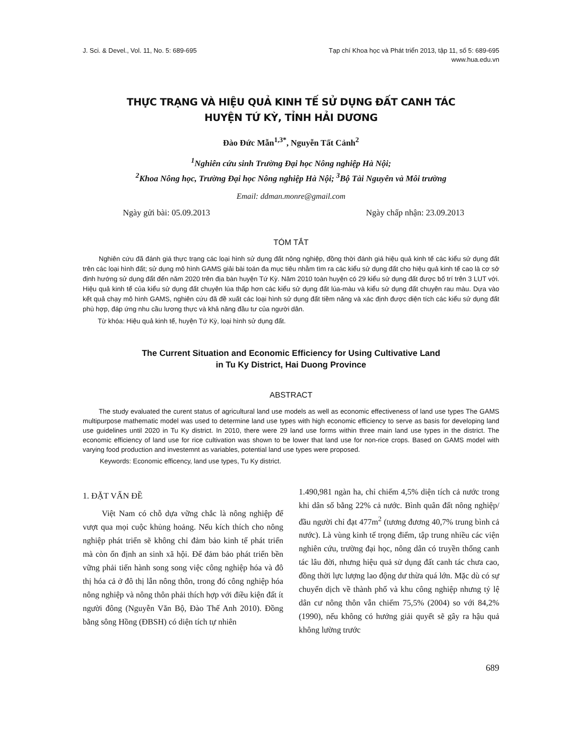J. Sci. & Devel., Vol. 11, No. 5: 689-695
Tạp chí Khoa học và Phát triển 2013, tập 11, số 5: 689-695
www.hua.edu.vn
THỰC TRẠNG VÀ HIỆU QUẢ KINH TẾ SỬ DỤNG ĐẤT CANH TÁC
HUYỆN TỨ KỲ, TỈNH HẢI DƯƠNG
Đào Đức Mẫn<sup>1,3*</sup>, Nguyễn Tất Cảnh<sup>2</sup>
<sup>1</sup> Nghiên cứu sinh Trường Đại học Nông nghiệp Hà Nội;
<sup>2</sup> Khoa Nông học, Trường Đại học Nông nghiệp Hà Nội; <sup>3</sup>Bộ Tài Nguyên và Môi trường
Email: ddman.monre@gmail.com
Ngày gửi bài: 05.09.2013 Ngày chấp nhận: 23.09.2013
TÓM TẮT
Nghiên cứu đã đánh giá thực trạng các loại hình sử dụng đất nông nghiệp, đồng thời đánh giá hiệu quả kinh tế các kiểu sử dụng đất trên các loại hình đất; sử dụng mô hình GAMS giải bài toán đa mục tiêu nhằm tìm ra các kiểu sử dụng đất cho hiệu quả kinh tế cao là cơ sở định hướng sử dụng đất đến năm 2020 trên địa bàn huyện Tứ Kỳ. Năm 2010 toàn huyện có 29 kiểu sử dụng đất được bố trí trên 3 LUT với. Hiệu quả kinh tế của kiểu sử dụng đất chuyên lúa thấp hơn các kiểu sử dụng đất lúa-màu và kiểu sử dụng đất chuyên rau màu. Dựa vào kết quả chạy mô hình GAMS, nghiên cứu đã đề xuất các loại hình sử dụng đất tiềm năng và xác định được diện tích các kiểu sử dụng đất phù hợp, đáp ứng nhu cầu lương thực và khả năng đầu tư của người dân.
Từ khóa: Hiệu quả kinh tế, huyện Tứ Kỳ, loại hình sử dụng đất.
The Current Situation and Economic Efficiency for Using Cultivative Land
in Tu Ky District, Hai Duong Province
ABSTRACT
The study evaluated the curent status of agricultural land use models as well as economic effectiveness of land use types The GAMS multipurpose mathematic model was used to determine land use types with high economic efficiency to serve as basis for developing land use guidelines until 2020 in Tu Ky district. In 2010, there were 29 land use forms within three main land use types in the district. The economic efficiency of land use for rice cultivation was shown to be lower that land use for non-rice crops. Based on GAMS model with varying food production and investemnt as variables, potential land use types were proposed.
Keywords: Economic efficency, land use types, Tu Ky district.
1. ĐẶT VẤN ĐỀ
Việt Nam có chỗ dựa vững chắc là nông nghiệp để vượt qua mọi cuộc khủng hoảng. Nếu kích thích cho nông nghiệp phát triển sẽ không chỉ đảm bảo kinh tế phát triển mà còn ổn định an sinh xã hội. Để đảm bảo phát triển bền vững phải tiến hành song song việc công nghiệp hóa và đô thị hóa cả ở đô thị lẫn nông thôn, trong đó công nghiệp hóa nông nghiệp và nông thôn phải thích hợp với điều kiện đất ít người đông (Nguyễn Văn Bộ, Đào Thế Anh 2010). Đồng bằng sông Hồng (ĐBSH) có diện tích tự nhiên
1.490,981 ngàn ha, chỉ chiếm 4,5% diện tích cả nước trong khi dân số bằng 22% cả nước. Bình quân đất nông nghiệp/đầu người chỉ đạt 477m<sup>2</sup> (tương đương 40,7% trung bình cả nước). Là vùng kinh tế trọng điểm, tập trung nhiều các viện nghiên cứu, trường đại học, nông dân có truyền thống canh tác lâu đời, nhưng hiệu quả sử dụng đất canh tác chưa cao, đồng thời lực lượng lao động dư thừa quá lớn. Mặc dù có sự chuyển dịch về thành phố và khu công nghiệp nhưng tỷ lệ dân cư nông thôn vẫn chiếm 75,5% (2004) so với 84,2% (1990), nếu không có hướng giải quyết sẽ gây ra hậu quả không lường trước
689